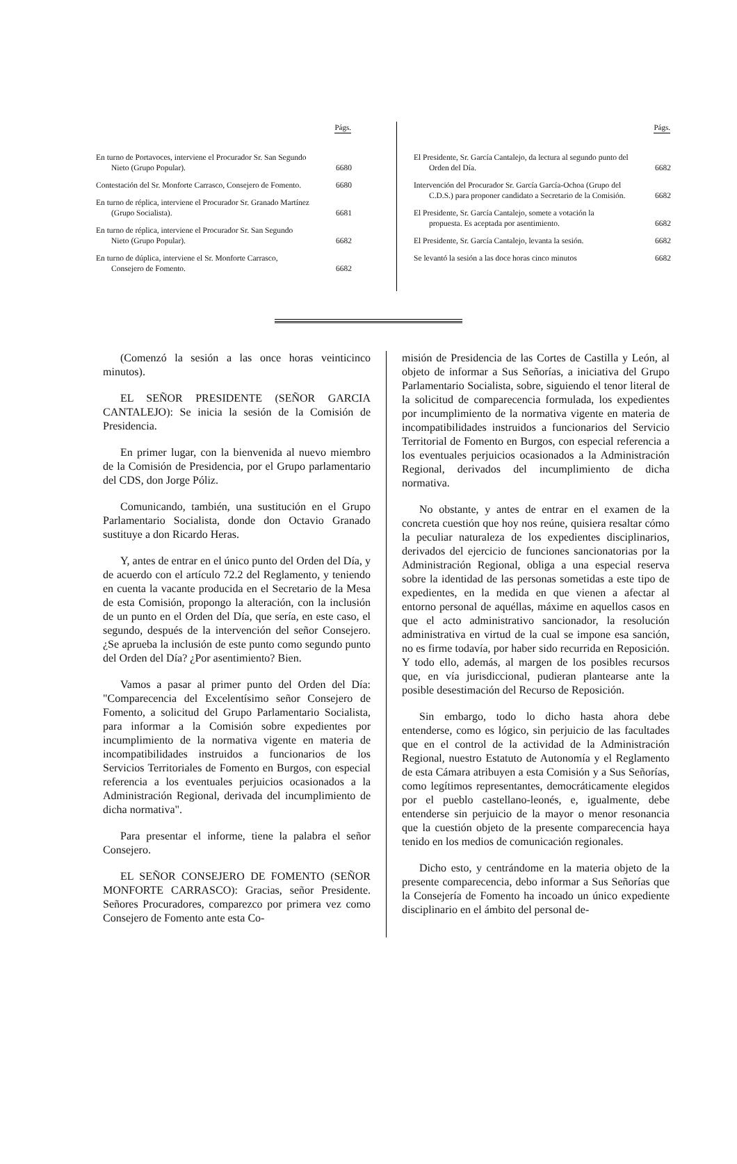| | Págs. |
| --- | --- |
| En turno de Portavoces, interviene el Procurador Sr. San Segundo Nieto (Grupo Popular). | 6680 |
| Contestación del Sr. Monforte Carrasco, Consejero de Fomento. | 6680 |
| En turno de réplica, interviene el Procurador Sr. Granado Martínez (Grupo Socialista). | 6681 |
| En turno de réplica, interviene el Procurador Sr. San Segundo Nieto (Grupo Popular). | 6682 |
| En turno de dúplica, interviene el Sr. Monforte Carrasco, Consejero de Fomento. | 6682 |
| | Págs. |
| --- | --- |
| El Presidente, Sr. García Cantalejo, da lectura al segundo punto del Orden del Día. | 6682 |
| Intervención del Procurador Sr. García García-Ochoa (Grupo del C.D.S.) para proponer candidato a Secretario de la Comisión. | 6682 |
| El Presidente, Sr. García Cantalejo, somete a votación la propuesta. Es aceptada por asentimiento. | 6682 |
| El Presidente, Sr. García Cantalejo, levanta la sesión. | 6682 |
| Se levantó la sesión a las doce horas cinco minutos | 6682 |
(Comenzó la sesión a las once horas veinticinco minutos).
EL SEÑOR PRESIDENTE (SEÑOR GARCIA CANTALEJO): Se inicia la sesión de la Comisión de Presidencia.
En primer lugar, con la bienvenida al nuevo miembro de la Comisión de Presidencia, por el Grupo parlamentario del CDS, don Jorge Póliz.
Comunicando, también, una sustitución en el Grupo Parlamentario Socialista, donde don Octavio Granado sustituye a don Ricardo Heras.
Y, antes de entrar en el único punto del Orden del Día, y de acuerdo con el artículo 72.2 del Reglamento, y teniendo en cuenta la vacante producida en el Secretario de la Mesa de esta Comisión, propongo la alteración, con la inclusión de un punto en el Orden del Día, que sería, en este caso, el segundo, después de la intervención del señor Consejero. ¿Se aprueba la inclusión de este punto como segundo punto del Orden del Día? ¿Por asentimiento? Bien.
Vamos a pasar al primer punto del Orden del Día: "Comparecencia del Excelentísimo señor Consejero de Fomento, a solicitud del Grupo Parlamentario Socialista, para informar a la Comisión sobre expedientes por incumplimiento de la normativa vigente en materia de incompatibilidades instruidos a funcionarios de los Servicios Territoriales de Fomento en Burgos, con especial referencia a los eventuales perjuicios ocasionados a la Administración Regional, derivada del incumplimiento de dicha normativa".
Para presentar el informe, tiene la palabra el señor Consejero.
EL SEÑOR CONSEJERO DE FOMENTO (SEÑOR MONFORTE CARRASCO): Gracias, señor Presidente. Señores Procuradores, comparezco por primera vez como Consejero de Fomento ante esta Co-
misión de Presidencia de las Cortes de Castilla y León, al objeto de informar a Sus Señorías, a iniciativa del Grupo Parlamentario Socialista, sobre, siguiendo el tenor literal de la solicitud de comparecencia formulada, los expedientes por incumplimiento de la normativa vigente en materia de incompatibilidades instruidos a funcionarios del Servicio Territorial de Fomento en Burgos, con especial referencia a los eventuales perjuicios ocasionados a la Administración Regional, derivados del incumplimiento de dicha normativa.
No obstante, y antes de entrar en el examen de la concreta cuestión que hoy nos reúne, quisiera resaltar cómo la peculiar naturaleza de los expedientes disciplinarios, derivados del ejercicio de funciones sancionatorias por la Administración Regional, obliga a una especial reserva sobre la identidad de las personas sometidas a este tipo de expedientes, en la medida en que vienen a afectar al entorno personal de aquéllas, máxime en aquellos casos en que el acto administrativo sancionador, la resolución administrativa en virtud de la cual se impone esa sanción, no es firme todavía, por haber sido recurrida en Reposición. Y todo ello, además, al margen de los posibles recursos que, en vía jurisdiccional, pudieran plantearse ante la posible desestimación del Recurso de Reposición.
Sin embargo, todo lo dicho hasta ahora debe entenderse, como es lógico, sin perjuicio de las facultades que en el control de la actividad de la Administración Regional, nuestro Estatuto de Autonomía y el Reglamento de esta Cámara atribuyen a esta Comisión y a Sus Señorías, como legítimos representantes, democráticamente elegidos por el pueblo castellano-leonés, e, igualmente, debe entenderse sin perjuicio de la mayor o menor resonancia que la cuestión objeto de la presente comparecencia haya tenido en los medios de comunicación regionales.
Dicho esto, y centrándome en la materia objeto de la presente comparecencia, debo informar a Sus Señorías que la Consejería de Fomento ha incoado un único expediente disciplinario en el ámbito del personal de-